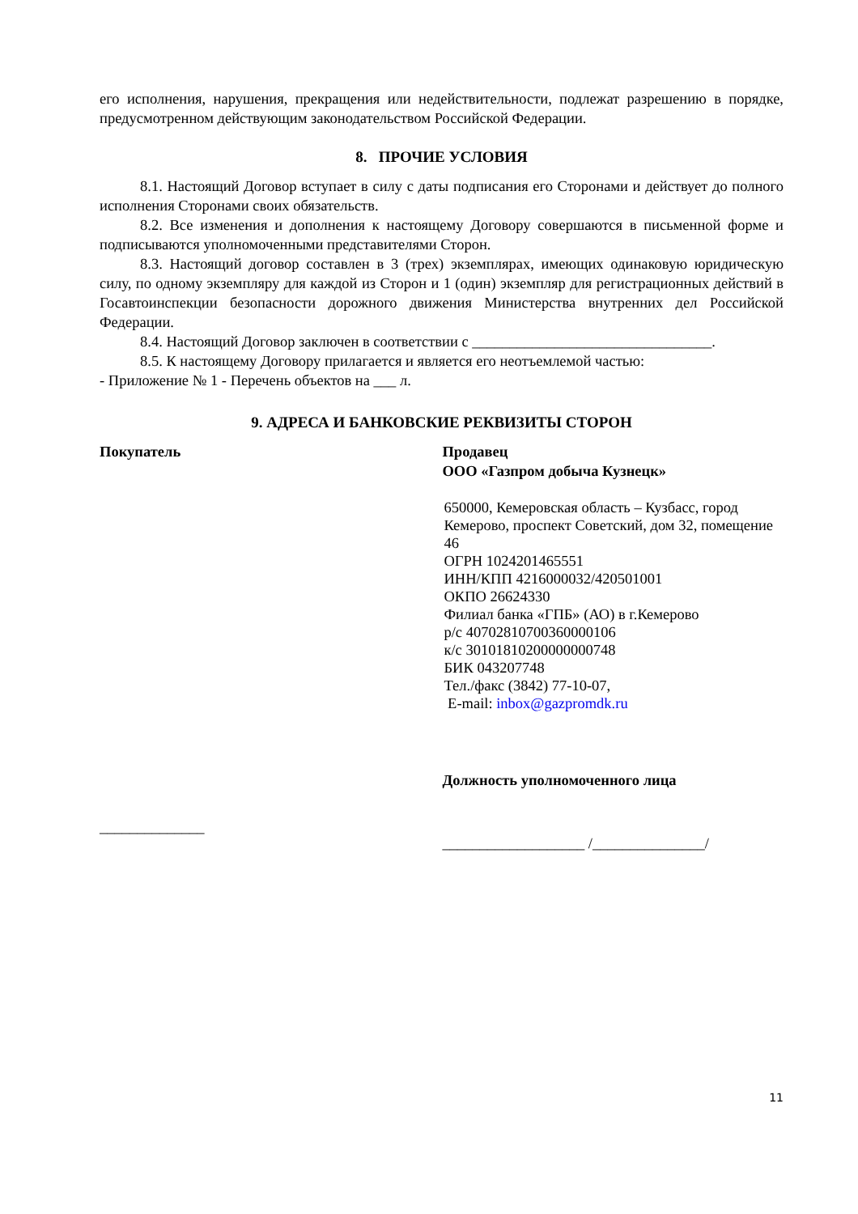его исполнения, нарушения, прекращения или недействительности, подлежат разрешению в порядке, предусмотренном действующим законодательством Российской Федерации.
8. ПРОЧИЕ УСЛОВИЯ
8.1. Настоящий Договор вступает в силу с даты подписания его Сторонами и действует до полного исполнения Сторонами своих обязательств.
8.2. Все изменения и дополнения к настоящему Договору совершаются в письменной форме и подписываются уполномоченными представителями Сторон.
8.3. Настоящий договор составлен в 3 (трех) экземплярах, имеющих одинаковую юридическую силу, по одному экземпляру для каждой из Сторон и 1 (один) экземпляр для регистрационных действий в Госавтоинспекции безопасности дорожного движения Министерства внутренних дел Российской Федерации.
8.4. Настоящий Договор заключен в соответствии с ________________________________.
8.5. К настоящему Договору прилагается и является его неотъемлемой частью:
- Приложение № 1 - Перечень объектов на ___ л.
9. АДРЕСА И БАНКОВСКИЕ РЕКВИЗИТЫ СТОРОН
Покупатель
______________
Продавец
ООО «Газпром добыча Кузнецк»
650000, Кемеровская область – Кузбасс, город Кемерово, проспект Советский, дом 32, помещение 46
ОГРН 1024201465551
ИНН/КПП 4216000032/420501001
ОКПО 26624330
Филиал банка «ГПБ» (АО) в г.Кемерово
р/с 40702810700360000106
к/с 30101810200000000748
БИК 043207748
Тел./факс (3842) 77-10-07,
E-mail: inbox@gazpromdk.ru
Должность уполномоченного лица
___________________ /_______________/
11